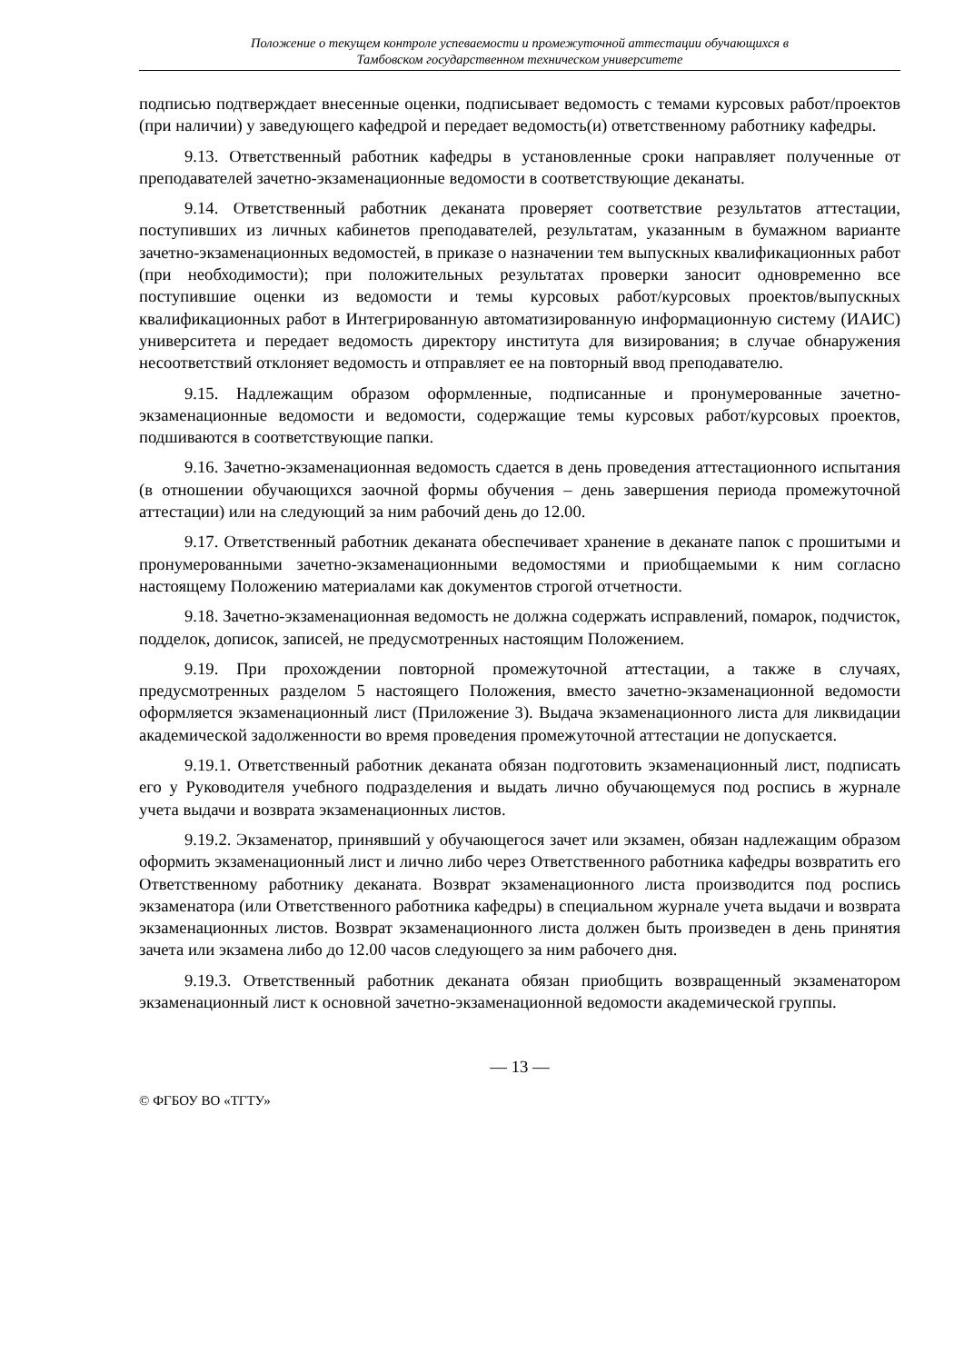Положение о текущем контроле успеваемости и промежуточной аттестации обучающихся в
Тамбовском государственном техническом университете
подписью подтверждает внесенные оценки, подписывает ведомость с темами курсовых работ/проектов (при наличии) у заведующего кафедрой и передает ведомость(и) ответственному работнику кафедры.
9.13. Ответственный работник кафедры в установленные сроки направляет полученные от преподавателей зачетно-экзаменационные ведомости в соответствующие деканаты.
9.14. Ответственный работник деканата проверяет соответствие результатов аттестации, поступивших из личных кабинетов преподавателей, результатам, указанным в бумажном варианте зачетно-экзаменационных ведомостей, в приказе о назначении тем выпускных квалификационных работ (при необходимости); при положительных результатах проверки заносит одновременно все поступившие оценки из ведомости и темы курсовых работ/курсовых проектов/выпускных квалификационных работ в Интегрированную автоматизированную информационную систему (ИАИС) университета и передает ведомость директору института для визирования; в случае обнаружения несоответствий отклоняет ведомость и отправляет ее на повторный ввод преподавателю.
9.15. Надлежащим образом оформленные, подписанные и пронумерованные зачетно-экзаменационные ведомости и ведомости, содержащие темы курсовых работ/курсовых проектов, подшиваются в соответствующие папки.
9.16. Зачетно-экзаменационная ведомость сдается в день проведения аттестационного испытания (в отношении обучающихся заочной формы обучения – день завершения периода промежуточной аттестации) или на следующий за ним рабочий день до 12.00.
9.17. Ответственный работник деканата обеспечивает хранение в деканате папок с прошитыми и пронумерованными зачетно-экзаменационными ведомостями и приобщаемыми к ним согласно настоящему Положению материалами как документов строгой отчетности.
9.18. Зачетно-экзаменационная ведомость не должна содержать исправлений, помарок, подчисток, подделок, дописок, записей, не предусмотренных настоящим Положением.
9.19. При прохождении повторной промежуточной аттестации, а также в случаях, предусмотренных разделом 5 настоящего Положения, вместо зачетно-экзаменационной ведомости оформляется экзаменационный лист (Приложение 3). Выдача экзаменационного листа для ликвидации академической задолженности во время проведения промежуточной аттестации не допускается.
9.19.1. Ответственный работник деканата обязан подготовить экзаменационный лист, подписать его у Руководителя учебного подразделения и выдать лично обучающемуся под роспись в журнале учета выдачи и возврата экзаменационных листов.
9.19.2. Экзаменатор, принявший у обучающегося зачет или экзамен, обязан надлежащим образом оформить экзаменационный лист и лично либо через Ответственного работника кафедры возвратить его Ответственному работнику деканата. Возврат экзаменационного листа производится под роспись экзаменатора (или Ответственного работника кафедры) в специальном журнале учета выдачи и возврата экзаменационных листов. Возврат экзаменационного листа должен быть произведен в день принятия зачета или экзамена либо до 12.00 часов следующего за ним рабочего дня.
9.19.3. Ответственный работник деканата обязан приобщить возвращенный экзаменатором экзаменационный лист к основной зачетно-экзаменационной ведомости академической группы.
— 13 —
© ФГБОУ ВО «ТГТУ»